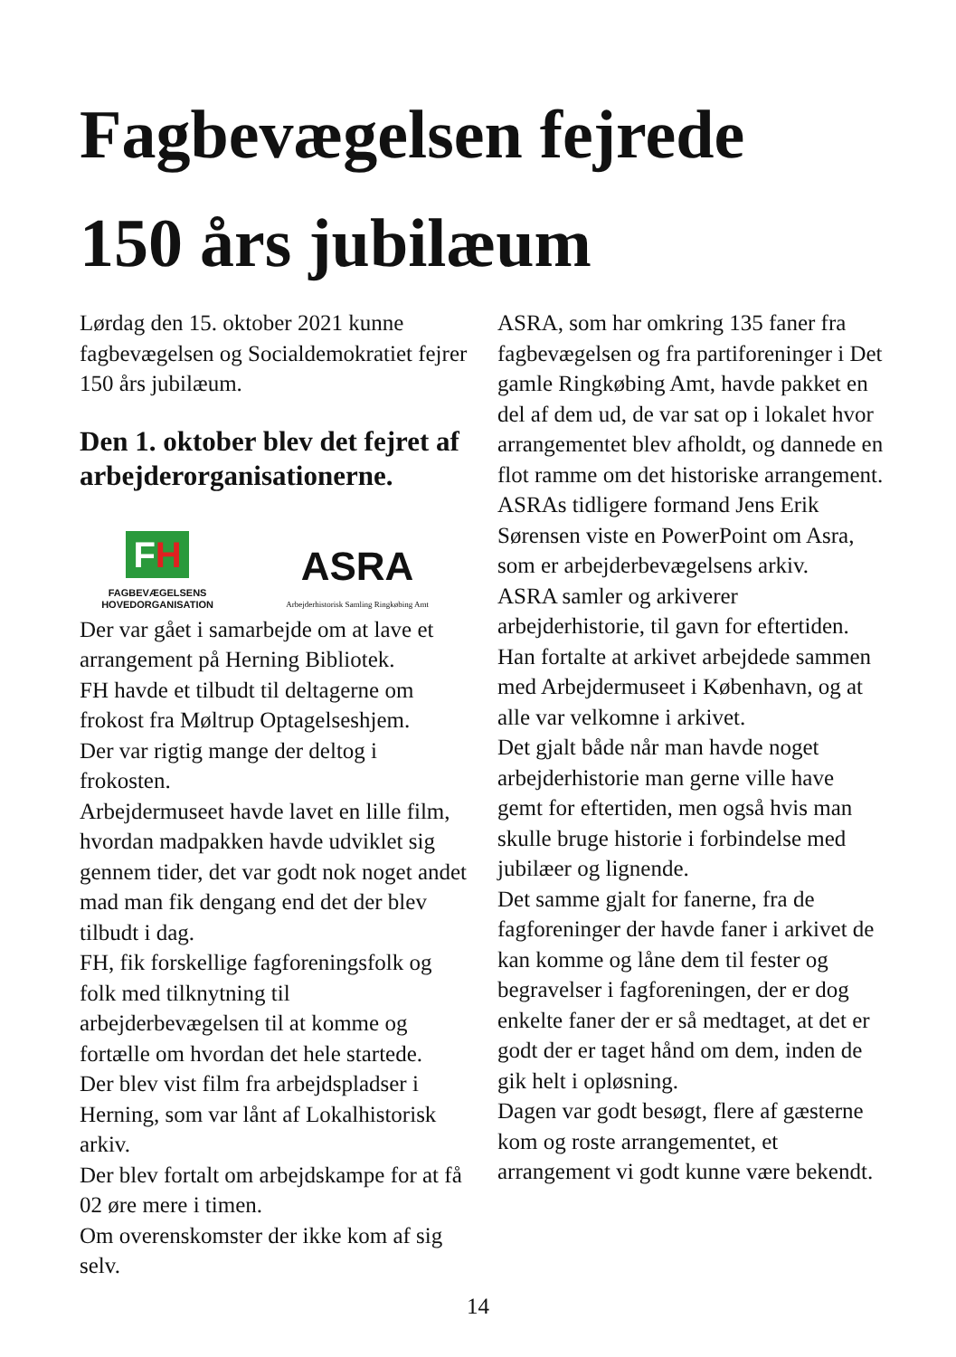Fagbevægelsen fejrede
150 års jubilæum
Lørdag den 15. oktober 2021 kunne fagbevægelsen og Socialdemokratiet fejrer 150 års jubilæum.
Den 1. oktober blev det fejret af arbejderorganisationerne.
FH
FAGBEVÆGELSENS
HOVEDORGANISATION
ASRA
Arbejderhistorisk Samling Ringkøbing Amt
Der var gået i samarbejde om at lave et arrangement på Herning Bibliotek.
FH havde et tilbudt til deltagerne om frokost fra Møltrup Optagelseshjem.
Der var rigtig mange der deltog i frokosten.
Arbejdermuseet havde lavet en lille film, hvordan madpakken havde udviklet sig gennem tider, det var godt nok noget andet mad man fik dengang end det der blev tilbudt i dag.
FH, fik forskellige fagforeningsfolk og folk med tilknytning til arbejderbevægelsen til at komme og fortælle om hvordan det hele startede.
Der blev vist film fra arbejdspladser i Herning, som var lånt af Lokalhistorisk arkiv.
Der blev fortalt om arbejdskampe for at få 02 øre mere i timen.
Om overenskomster der ikke kom af sig selv.
ASRA, som har omkring 135 faner fra fagbevægelsen og fra partiforeninger i Det gamle Ringkøbing Amt, havde pakket en del af dem ud, de var sat op i lokalet hvor arrangementet blev afholdt, og dannede en flot ramme om det historiske arrangement.
ASRAs tidligere formand Jens Erik Sørensen viste en PowerPoint om Asra, som er arbejderbevægelsens arkiv.
ASRA samler og arkiverer arbejderhistorie, til gavn for eftertiden. Han fortalte at arkivet arbejdede sammen med Arbejdermuseet i København, og at alle var velkomne i arkivet.
Det gjalt både når man havde noget arbejderhistorie man gerne ville have gemt for eftertiden, men også hvis man skulle bruge historie i forbindelse med jubilæer og lignende.
Det samme gjalt for fanerne, fra de fagforeninger der havde faner i arkivet de kan komme og låne dem til fester og begravelser i fagforeningen, der er dog enkelte faner der er så medtaget, at det er godt der er taget hånd om dem, inden de gik helt i opløsning.
Dagen var godt besøgt, flere af gæsterne kom og roste arrangementet, et arrangement vi godt kunne være bekendt.
14